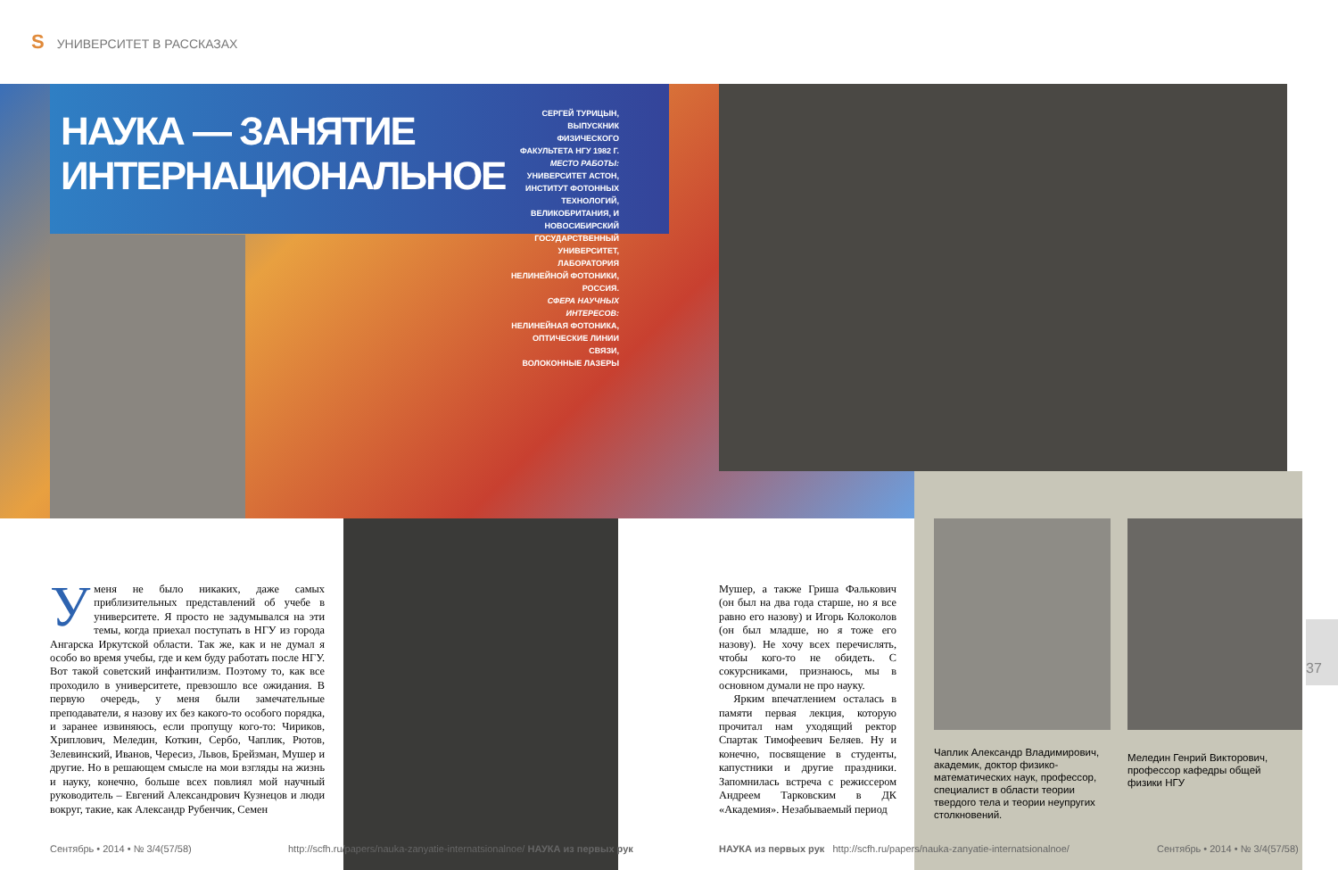S УНИВЕРСИТЕТ В РАССКАЗАХ
НАУКА — ЗАНЯТИЕ
ИНТЕРНАЦИОНАЛЬНОЕ
СЕРГЕЙ ТУРИЦЫН,
ВЫПУСКНИК ФИЗИЧЕСКОГО ФАКУЛЬТЕТА НГУ 1982 Г.
МЕСТО РАБОТЫ:
УНИВЕРСИТЕТ АСТОН, ИНСТИТУТ ФОТОННЫХ ТЕХНОЛОГИЙ,
ВЕЛИКОБРИТАНИЯ, И НОВОСИБИРСКИЙ ГОСУДАРСТВЕННЫЙ
УНИВЕРСИТЕТ, ЛАБОРАТОРИЯ НЕЛИНЕЙНОЙ ФОТОНИКИ, РОССИЯ.
СФЕРА НАУЧНЫХ ИНТЕРЕСОВ:
НЕЛИНЕЙНАЯ ФОТОНИКА, ОПТИЧЕСКИЕ ЛИНИИ СВЯЗИ,
ВОЛОКОННЫЕ ЛАЗЕРЫ
Уменя не было никаких, даже самых приблизительных представлений об учебе в университете. Я просто не задумывался на эти темы, когда приехал поступать в НГУ из города Ангарска Иркутской области. Так же, как и не думал я особо во время учебы, где и кем буду работать после НГУ. Вот такой советский инфантилизм. Поэтому то, как все проходило в университете, превзошло все ожидания. В первую очередь, у меня были замечательные преподаватели, я назову их без какого-то особого порядка, и заранее извиняюсь, если пропущу кого-то: Чириков, Хриплович, Меледин, Коткин, Сербо, Чаплик, Рютов, Зелевинский, Иванов, Чересиз, Львов, Брейзман, Мушер и другие. Но в решающем смысле на мои взгляды на жизнь и науку, конечно, больше всех повлиял мой научный руководитель – Евгений Александрович Кузнецов и люди вокруг, такие, как Александр Рубенчик, Семен
Мушер, а также Гриша Фалькович (он был на два года старше, но я все равно его назову) и Игорь Колоколов (он был младше, но я тоже его назову). Не хочу всех перечислять, чтобы кого-то не обидеть. С сокурсниками, признаюсь, мы в основном думали не про науку.
Ярким впечатлением осталась в памяти первая лекция, которую прочитал нам уходящий ректор Спартак Тимофеевич Беляев. Ну и конечно, посвящение в студенты, капустники и другие праздники. Запомнилась встреча с режиссером Андреем Тарковским в ДК «Академия». Незабываемый период
Чаплик Александр Владимирович, академик, доктор физико-математических наук, профессор, специалист в области теории твердого тела и теории неупругих столкновений.
Меледин Генрий Викторович, профессор кафедры общей физики НГУ
37
Сентябрь • 2014 • № 3/4(57/58)
http://scfh.ru/papers/nauka-zanyatie-internatsionalnoe/ НАУКА из первых рук
НАУКА из первых рук http://scfh.ru/papers/nauka-zanyatie-internatsionalnoe/
Сентябрь • 2014 • № 3/4(57/58)